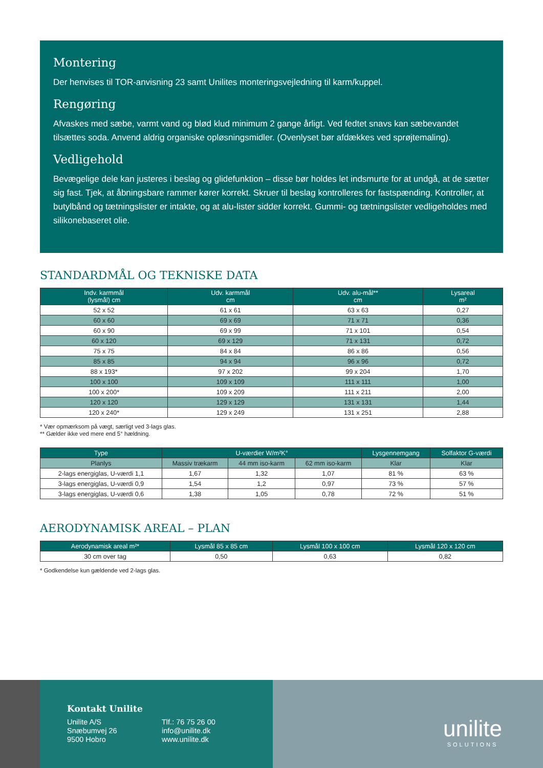Montering
Der henvises til TOR-anvisning 23 samt Unilites monteringsvejledning til karm/kuppel.
Rengøring
Afvaskes med sæbe, varmt vand og blød klud minimum 2 gange årligt. Ved fedtet snavs kan sæbevandet tilsættes soda. Anvend aldrig organiske opløsningsmidler. (Ovenlyset bør afdækkes ved sprøjtemaling).
Vedligehold
Bevægelige dele kan justeres i beslag og glidefunktion – disse bør holdes let indsmurte for at undgå, at de sætter sig fast. Tjek, at åbningsbare rammer kører korrekt. Skruer til beslag kontrolleres for fastspænding. Kontroller, at butylbånd og tætningslister er intakte, og at alu-lister sidder korrekt. Gummi- og tætningslister vedligeholdes med silikonebaseret olie.
STANDARDMÅL OG TEKNISKE DATA
| Indv. karmmål (lysmål) cm | Udv. karmmål cm | Udv. alu-mål** cm | Lysareal m² |
| --- | --- | --- | --- |
| 52 x 52 | 61 x 61 | 63 x 63 | 0,27 |
| 60 x 60 | 69 x 69 | 71 x 71 | 0,36 |
| 60 x 90 | 69 x 99 | 71 x 101 | 0,54 |
| 60 x 120 | 69 x 129 | 71 x 131 | 0,72 |
| 75 x 75 | 84 x 84 | 86 x 86 | 0,56 |
| 85 x 85 | 94 x 94 | 96 x 96 | 0,72 |
| 88 x 193* | 97 x 202 | 99 x 204 | 1,70 |
| 100 x 100 | 109 x 109 | 111 x 111 | 1,00 |
| 100 x 200* | 109 x 209 | 111 x 211 | 2,00 |
| 120 x 120 | 129 x 129 | 131 x 131 | 1,44 |
| 120 x 240* | 129 x 249 | 131 x 251 | 2,88 |
* Vær opmærksom på vægt, særligt ved 3-lags glas.
** Gælder ikke ved mere end 5° hældning.
| Type | U-værdier W/m²K° | | | Lysgennemgang | Solfaktor G-værdi |
| --- | --- | --- | --- | --- | --- |
| Planlys | Massiv trækarm | 44 mm iso-karm | 62 mm iso-karm | Klar | Klar |
| 2-lags energiglas, U-værdi 1,1 | 1,67 | 1,32 | 1,07 | 81 % | 63 % |
| 3-lags energiglas, U-værdi 0,9 | 1,54 | 1,2 | 0,97 | 73 % | 57 % |
| 3-lags energiglas, U-værdi 0,6 | 1,38 | 1,05 | 0,78 | 72 % | 51 % |
AERODYNAMISK AREAL – PLAN
| Aerodynamisk areal m²* | Lysmål 85 x 85 cm | Lysmål 100 x 100 cm | Lysmål 120 x 120 cm |
| --- | --- | --- | --- |
| 30 cm over tag | 0,50 | 0,63 | 0,82 |
* Godkendelse kun gældende ved 2-lags glas.
Kontakt Unilite
Unilite A/S
Snæbumvej 26
9500 Hobro
Tlf.: 76 75 26 00
info@unilite.dk
www.unilite.dk
unilite
SOLUTIONS